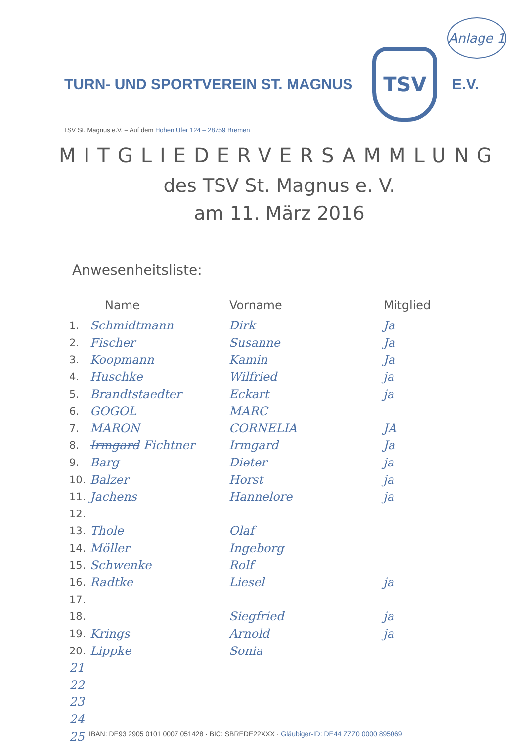Anlage 1
TURN- UND SPORTVEREIN ST. MAGNUS
TSV
E.V.
TSV St. Magnus e.V. – Auf dem Hohen Ufer 124 – 28759 Bremen
MITGLIEDERVERSAMMLUNG
des TSV St. Magnus e. V.
am 11. März 2016
Anwesenheitsliste:
| | Name | Vorname | Mitglied |
| --- | --- | --- | --- |
| 1. | Schmidtmann | Dirk | Ja |
| 2. | Fischer | Susanne | Ja |
| 3. | Koopmann | Kamin | Ja |
| 4. | Huschke | Wilfried | ja |
| 5. | Brandtstaedter | Eckart | ja |
| 6. | GOGOL | MARC | |
| 7. | MARON | CORNELIA | JA |
| 8. | Irmgard Fichtner | Irmgard | Ja |
| 9. | Barg | Dieter | ja |
| 10. | Balzer | Horst | ja |
| 11. | Jachens | Hannelore | ja |
| 12. | | | |
| 13. | Thole | Olaf | |
| 14. | Möller | Ingeborg | |
| 15. | Schwenke | Rolf | |
| 16. | Radtke | Liesel | ja |
| 17. | | | |
| 18. | | Siegfried | ja |
| 19. | Krings | Arnold | ja |
| 20. | Lippke | Sonia | |
| 21 | | | |
| 22 | | | |
| 23 | | | |
| 24 | | | |
| 25 | | | |
IBAN: DE93 2905 0101 0007 051428 · BIC: SBREDE22XXX · Gläubiger-ID: DE44 ZZZ0 0000 895069